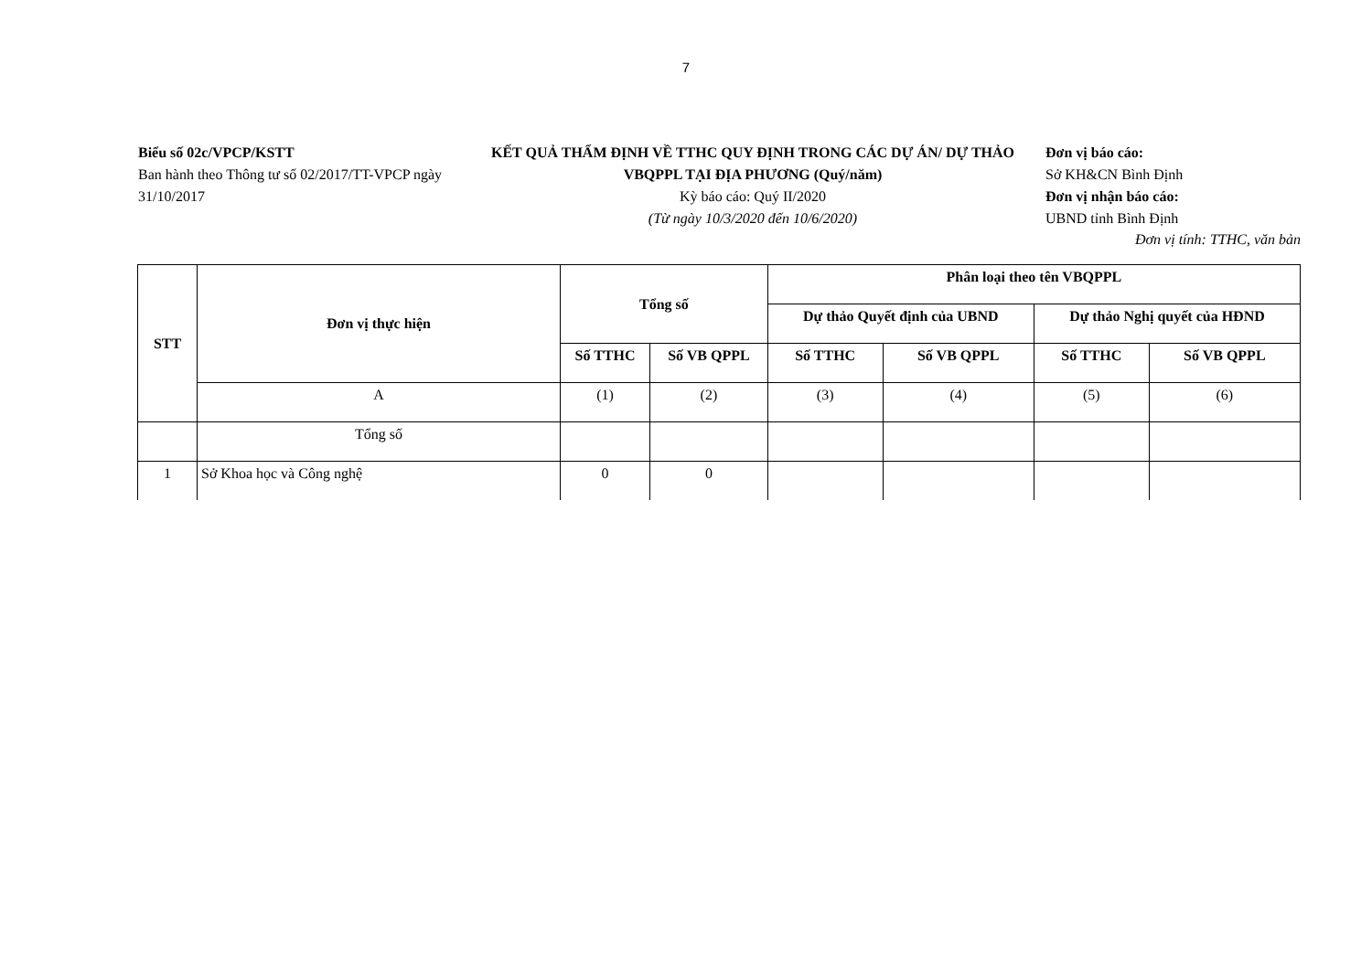7
Biểu số 02c/VPCP/KSTT
Ban hành theo Thông tư số 02/2017/TT-VPCP ngày 31/10/2017
KẾT QUẢ THẨM ĐỊNH VỀ TTHC QUY ĐỊNH TRONG CÁC DỰ ÁN/ DỰ THẢO VBQPPL TẠI ĐỊA PHƯƠNG (Quý/năm)
Kỳ báo cáo: Quý II/2020
(Từ ngày 10/3/2020 đến 10/6/2020)
Đơn vị báo cáo:
Sở KH&CN Bình Định
Đơn vị nhận báo cáo:
UBND tỉnh Bình Định
Đơn vị tính: TTHC, văn bản
| STT | Đơn vị thực hiện | Tổng số | | Phân loại theo tên VBQPPL | | | |
| --- | --- | --- | --- | --- | --- | --- | --- |
| | | | | Dự thảo Quyết định của UBND | | Dự thảo Nghị quyết của HĐND | |
| | | Số TTHC | Số VB QPPL | Số TTHC | Số VB QPPL | Số TTHC | Số VB QPPL |
| | A | (1) | (2) | (3) | (4) | (5) | (6) |
| | Tổng số | | | | | | |
| 1 | Sở Khoa học và Công nghệ | 0 | 0 | | | | |